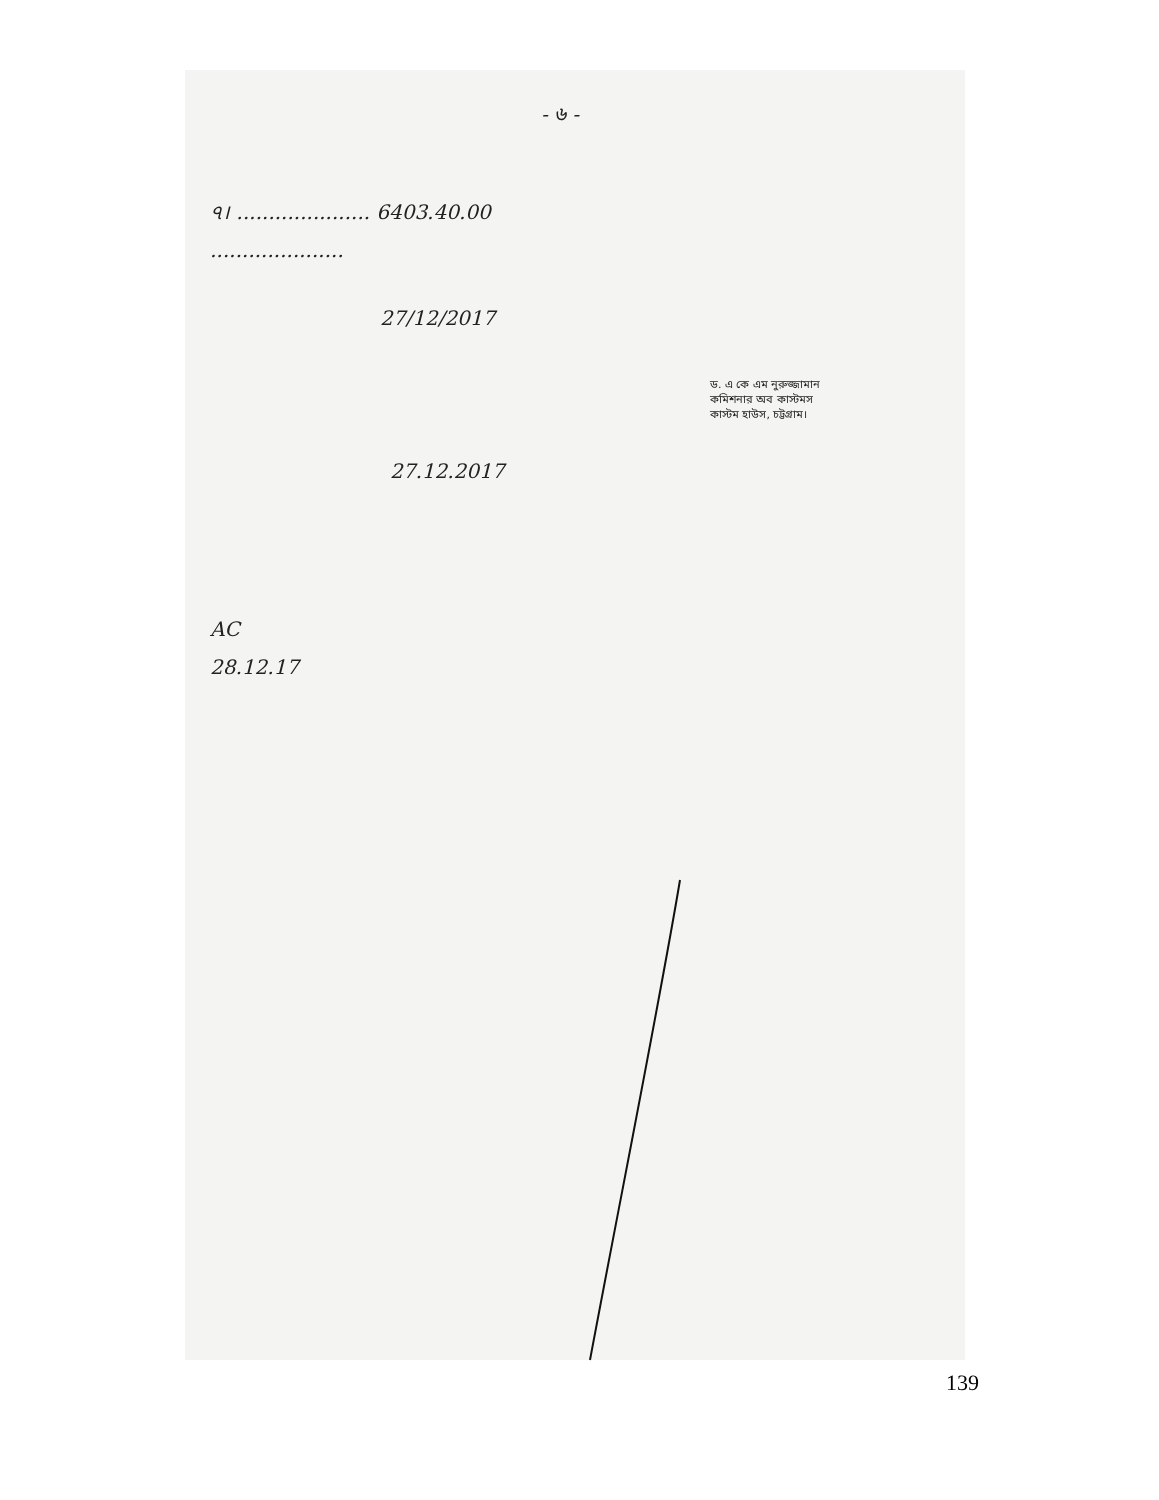- ৬ -
৭। ..................... 6403.40.00
.....................
27/12/2017
ড. এ কে এম নুরুজ্জামান
কমিশনার অব কাস্টমস
কাস্টম হাউস, চট্টগ্রাম।
27.12.2017
AC
28.12.17
139